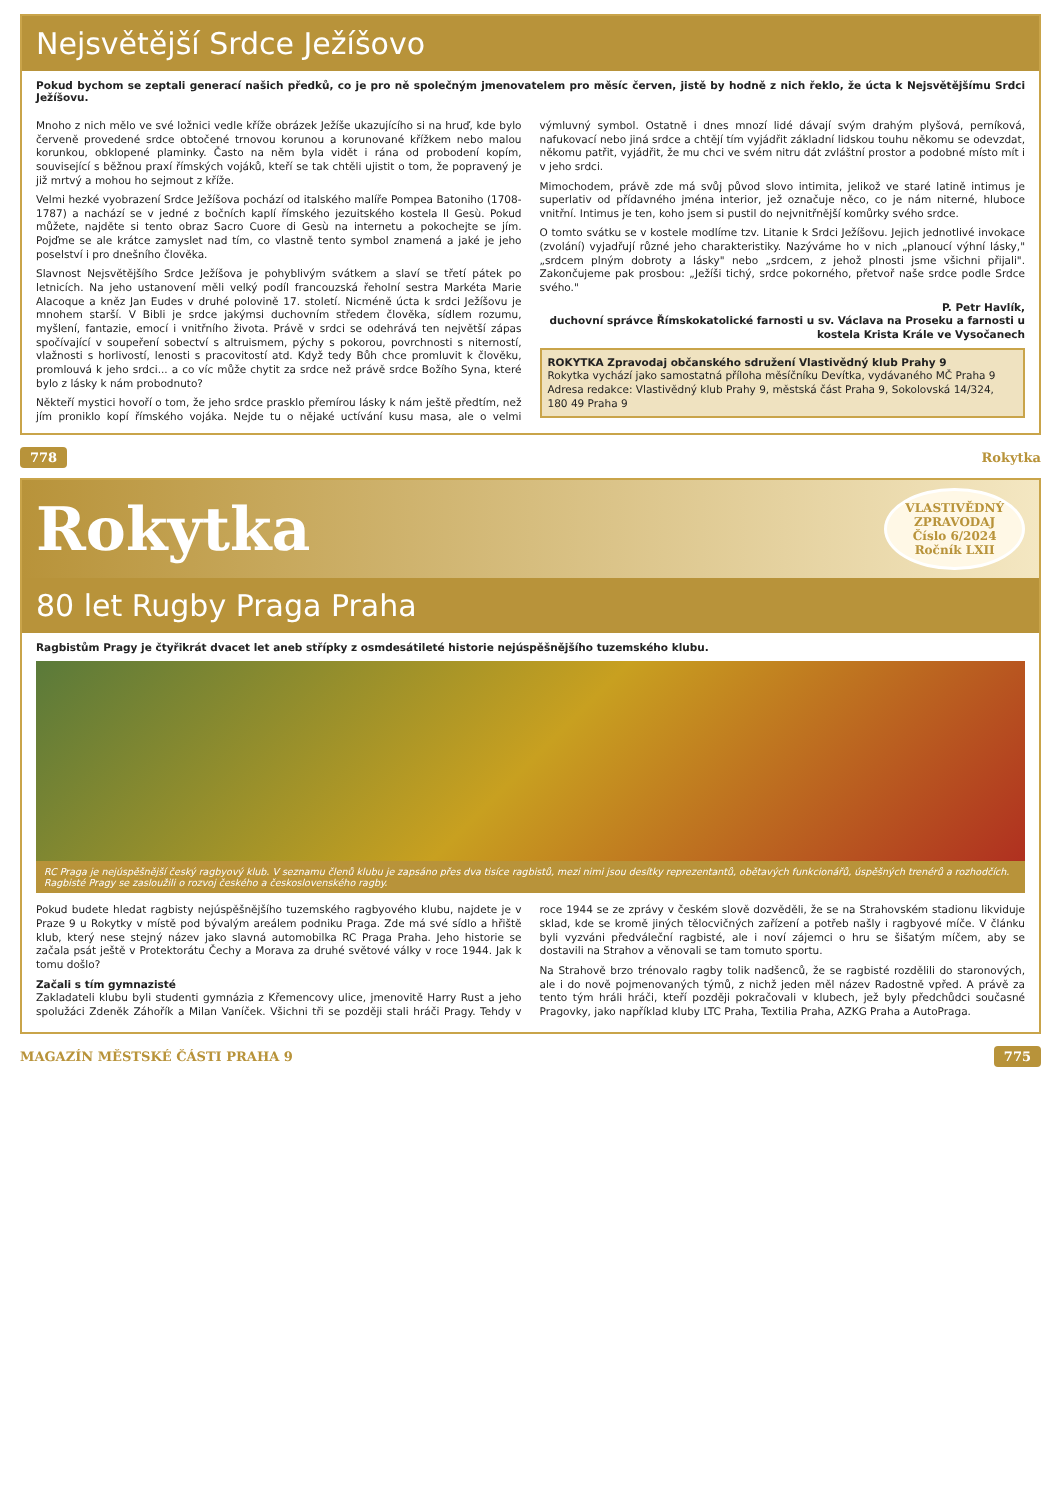Nejsvětější Srdce Ježíšovo
Pokud bychom se zeptali generací našich předků, co je pro ně společným jmenovatelem pro měsíc červen, jistě by hodně z nich řeklo, že úcta k Nejsvětějšímu Srdci Ježíšovu.
Mnoho z nich mělo ve své ložnici vedle kříže obrázek Ježíše ukazujícího si na hruď, kde bylo červeně provedené srdce obtočené trnovou korunou a korunované křížkem nebo malou korunkou, obklopené plaminky. Často na něm byla vidět i rána od probodení kopím, související s běžnou praxí římských vojáků, kteří se tak chtěli ujistit o tom, že popravený je již mrtvý a mohou ho sejmout z kříže.
Velmi hezké vyobrazení Srdce Ježíšova pochází od italského malíře Pompea Batoniho (1708-1787) a nachází se v jedné z bočních kaplí římského jezuitského kostela Il Gesù. Pokud můžete, najděte si tento obraz Sacro Cuore di Gesù na internetu a pokochejte se jím. Pojďme se ale krátce zamyslet nad tím, co vlastně tento symbol znamená a jaké je jeho poselství i pro dnešního člověka.
Slavnost Nejsvětějšího Srdce Ježíšova je pohyblivým svátkem a slaví se třetí pátek po letnicích. Na jeho ustanovení měli velký podíl francouzská řeholní sestra Markéta Marie Alacoque a kněz Jan Eudes v druhé polovině 17. století. Nicméně úcta k srdci Ježíšovu je mnohem starší. V Bibli je srdce jakýmsi duchovním středem člověka, sídlem rozumu, myšlení, fantazie, emocí i vnitřního života. Právě v srdci se odehrává ten největší zápas spočívající v soupeření sobectví s altruismem, pýchy s pokorou, povrchnosti s niterností, vlažnosti s horlivostí, lenosti s pracovitostí atd. Když tedy Bůh chce promluvit k člověku, promlouvá k jeho srdci... a co víc může chytit za srdce než právě srdce Božího Syna, které bylo z lásky k nám probodnuto?
Někteří mystici hovoří o tom, že jeho srdce prasklo přemírou lásky k nám ještě předtím, než jím proniklo kopí římského vojáka. Nejde tu o nějaké uctívání kusu masa, ale o velmi výmluvný symbol. Ostatně i dnes mnozí lidé dávají svým drahým plyšová, perníková, nafukovací nebo jiná srdce a chtějí tím vyjádřit základní lidskou touhu někomu se odevzdat, někomu patřit, vyjádřit, že mu chci ve svém nitru dát zvláštní prostor a podobné místo mít i v jeho srdci.
Mimochodem, právě zde má svůj původ slovo intimita, jelikož ve staré latině intimus je superlativ od přídavného jména interior, jež označuje něco, co je nám niterné, hluboce vnitřní. Intimus je ten, koho jsem si pustil do nejvnitřnější komůrky svého srdce.
O tomto svátku se v kostele modlíme tzv. Litanie k Srdci Ježíšovu. Jejich jednotlivé invokace (zvolání) vyjadřují různé jeho charakteristiky. Nazýváme ho v nich „planoucí výhní lásky," „srdcem plným dobroty a lásky" nebo „srdcem, z jehož plnosti jsme všichni přijali". Zakončujeme pak prosbou: „Ježíši tichý, srdce pokorného, přetvoř naše srdce podle Srdce svého."
P. Petr Havlík,
duchovní správce Římskokatolické farnosti u sv. Václava na Proseku a farnosti u kostela Krista Krále ve Vysočanech
ROKYTKA Zpravodaj občanského sdružení Vlastivědný klub Prahy 9
Rokytka vychází jako samostatná příloha měsíčníku Devítka, vydávaného MČ Praha 9
Adresa redakce: Vlastivědný klub Prahy 9, městská část Praha 9, Sokolovská 14/324, 180 49 Praha 9
778 Rokytka
Rokytka
VLASTIVĚDNÝ
ZPRAVODAJ
Číslo 6/2024
Ročník LXII
80 let Rugby Praga Praha
Ragbistům Pragy je čtyřikrát dvacet let aneb střípky z osmdesátileté historie nejúspěšnějšího tuzemského klubu.
RC Praga je nejúspěšnější český ragbyový klub. V seznamu členů klubu je zapsáno přes dva tisíce ragbistů, mezi nimi jsou desítky reprezentantů, obětavých funkcionářů, úspěšných trenérů a rozhodčích. Ragbisté Pragy se zasloužili o rozvoj českého a československého ragby.
Pokud budete hledat ragbisty nejúspěšnějšího tuzemského ragbyového klubu, najdete je v Praze 9 u Rokytky v místě pod bývalým areálem podniku Praga. Zde má své sídlo a hřiště klub, který nese stejný název jako slavná automobilka RC Praga Praha. Jeho historie se začala psát ještě v Protektorátu Čechy a Morava za druhé světové války v roce 1944. Jak k tomu došlo?
Začali s tím gymnazisté
Zakladateli klubu byli studenti gymnázia z Křemencovy ulice, jmenovitě Harry Rust a jeho spolužáci Zdeněk Záhořík a Milan Vaníček. Všichni tři se později stali hráči Pragy. Tehdy v roce 1944 se ze zprávy v českém slově dozvěděli, že se na Strahovském stadionu likviduje sklad, kde se kromě jiných tělocvičných zařízení a potřeb našly i ragbyové míče. V článku byli vyzváni předváleční ragbisté, ale i noví zájemci o hru se šišatým míčem, aby se dostavili na Strahov a věnovali se tam tomuto sportu.
Na Strahově brzo trénovalo ragby tolik nadšenců, že se ragbisté rozdělili do staronových, ale i do nově pojmenovaných týmů, z nichž jeden měl název Radostně vpřed. A právě za tento tým hráli hráči, kteří později pokračovali v klubech, jež byly předchůdci současné Pragovky, jako například kluby LTC Praha, Textilia Praha, AZKG Praha a AutoPraga.
MAGAZÍN MĚSTSKÉ ČÁSTI PRAHA 9 775